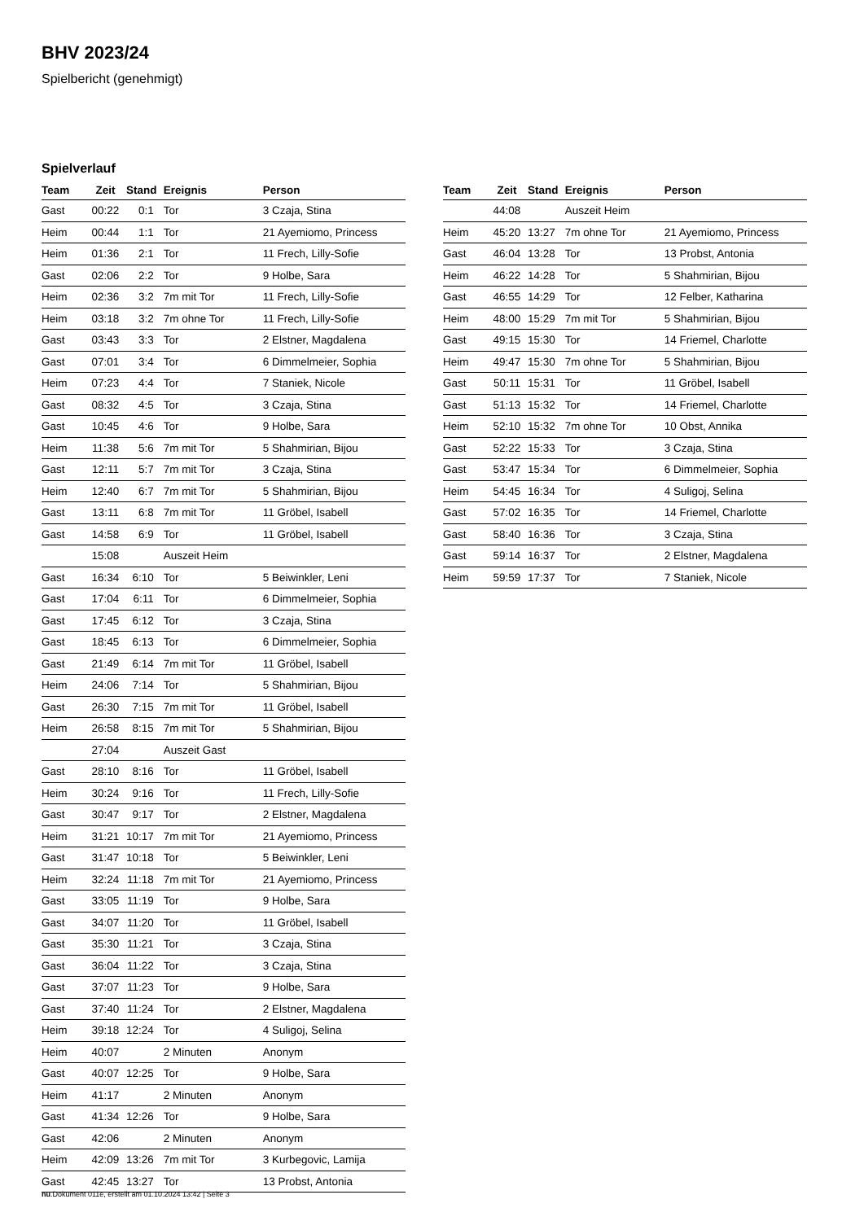BHV 2023/24
Spielbericht (genehmigt)
Spielverlauf
| Team | Zeit | Stand | Ereignis | Person |
| --- | --- | --- | --- | --- |
| Gast | 00:22 | 0:1 | Tor | 3 Czaja, Stina |
| Heim | 00:44 | 1:1 | Tor | 21 Ayemiomo, Princess |
| Heim | 01:36 | 2:1 | Tor | 11 Frech, Lilly-Sofie |
| Gast | 02:06 | 2:2 | Tor | 9 Holbe, Sara |
| Heim | 02:36 | 3:2 | 7m mit Tor | 11 Frech, Lilly-Sofie |
| Heim | 03:18 | 3:2 | 7m ohne Tor | 11 Frech, Lilly-Sofie |
| Gast | 03:43 | 3:3 | Tor | 2 Elstner, Magdalena |
| Gast | 07:01 | 3:4 | Tor | 6 Dimmelmeier, Sophia |
| Heim | 07:23 | 4:4 | Tor | 7 Staniek, Nicole |
| Gast | 08:32 | 4:5 | Tor | 3 Czaja, Stina |
| Gast | 10:45 | 4:6 | Tor | 9 Holbe, Sara |
| Heim | 11:38 | 5:6 | 7m mit Tor | 5 Shahmirian, Bijou |
| Gast | 12:11 | 5:7 | 7m mit Tor | 3 Czaja, Stina |
| Heim | 12:40 | 6:7 | 7m mit Tor | 5 Shahmirian, Bijou |
| Gast | 13:11 | 6:8 | 7m mit Tor | 11 Gröbel, Isabell |
| Gast | 14:58 | 6:9 | Tor | 11 Gröbel, Isabell |
| | 15:08 | | Auszeit Heim | |
| Gast | 16:34 | 6:10 | Tor | 5 Beiwinkler, Leni |
| Gast | 17:04 | 6:11 | Tor | 6 Dimmelmeier, Sophia |
| Gast | 17:45 | 6:12 | Tor | 3 Czaja, Stina |
| Gast | 18:45 | 6:13 | Tor | 6 Dimmelmeier, Sophia |
| Gast | 21:49 | 6:14 | 7m mit Tor | 11 Gröbel, Isabell |
| Heim | 24:06 | 7:14 | Tor | 5 Shahmirian, Bijou |
| Gast | 26:30 | 7:15 | 7m mit Tor | 11 Gröbel, Isabell |
| Heim | 26:58 | 8:15 | 7m mit Tor | 5 Shahmirian, Bijou |
| | 27:04 | | Auszeit Gast | |
| Gast | 28:10 | 8:16 | Tor | 11 Gröbel, Isabell |
| Heim | 30:24 | 9:16 | Tor | 11 Frech, Lilly-Sofie |
| Gast | 30:47 | 9:17 | Tor | 2 Elstner, Magdalena |
| Heim | 31:21 | 10:17 | 7m mit Tor | 21 Ayemiomo, Princess |
| Gast | 31:47 | 10:18 | Tor | 5 Beiwinkler, Leni |
| Heim | 32:24 | 11:18 | 7m mit Tor | 21 Ayemiomo, Princess |
| Gast | 33:05 | 11:19 | Tor | 9 Holbe, Sara |
| Gast | 34:07 | 11:20 | Tor | 11 Gröbel, Isabell |
| Gast | 35:30 | 11:21 | Tor | 3 Czaja, Stina |
| Gast | 36:04 | 11:22 | Tor | 3 Czaja, Stina |
| Gast | 37:07 | 11:23 | Tor | 9 Holbe, Sara |
| Gast | 37:40 | 11:24 | Tor | 2 Elstner, Magdalena |
| Heim | 39:18 | 12:24 | Tor | 4 Suligoj, Selina |
| Heim | 40:07 | | 2 Minuten | Anonym |
| Gast | 40:07 | 12:25 | Tor | 9 Holbe, Sara |
| Heim | 41:17 | | 2 Minuten | Anonym |
| Gast | 41:34 | 12:26 | Tor | 9 Holbe, Sara |
| Gast | 42:06 | | 2 Minuten | Anonym |
| Heim | 42:09 | 13:26 | 7m mit Tor | 3 Kurbegovic, Lamija |
| Gast | 42:45 | 13:27 | Tor | 13 Probst, Antonia |
| Team | Zeit | Stand | Ereignis | Person |
| --- | --- | --- | --- | --- |
| | 44:08 | | Auszeit Heim | |
| Heim | 45:20 | 13:27 | 7m ohne Tor | 21 Ayemiomo, Princess |
| Gast | 46:04 | 13:28 | Tor | 13 Probst, Antonia |
| Heim | 46:22 | 14:28 | Tor | 5 Shahmirian, Bijou |
| Gast | 46:55 | 14:29 | Tor | 12 Felber, Katharina |
| Heim | 48:00 | 15:29 | 7m mit Tor | 5 Shahmirian, Bijou |
| Gast | 49:15 | 15:30 | Tor | 14 Friemel, Charlotte |
| Heim | 49:47 | 15:30 | 7m ohne Tor | 5 Shahmirian, Bijou |
| Gast | 50:11 | 15:31 | Tor | 11 Gröbel, Isabell |
| Gast | 51:13 | 15:32 | Tor | 14 Friemel, Charlotte |
| Heim | 52:10 | 15:32 | 7m ohne Tor | 10 Obst, Annika |
| Gast | 52:22 | 15:33 | Tor | 3 Czaja, Stina |
| Gast | 53:47 | 15:34 | Tor | 6 Dimmelmeier, Sophia |
| Heim | 54:45 | 16:34 | Tor | 4 Suligoj, Selina |
| Gast | 57:02 | 16:35 | Tor | 14 Friemel, Charlotte |
| Gast | 58:40 | 16:36 | Tor | 3 Czaja, Stina |
| Gast | 59:14 | 16:37 | Tor | 2 Elstner, Magdalena |
| Heim | 59:59 | 17:37 | Tor | 7 Staniek, Nicole |
nu.Dokument 011e, erstellt am 01.10.2024 13:42 | Seite 3